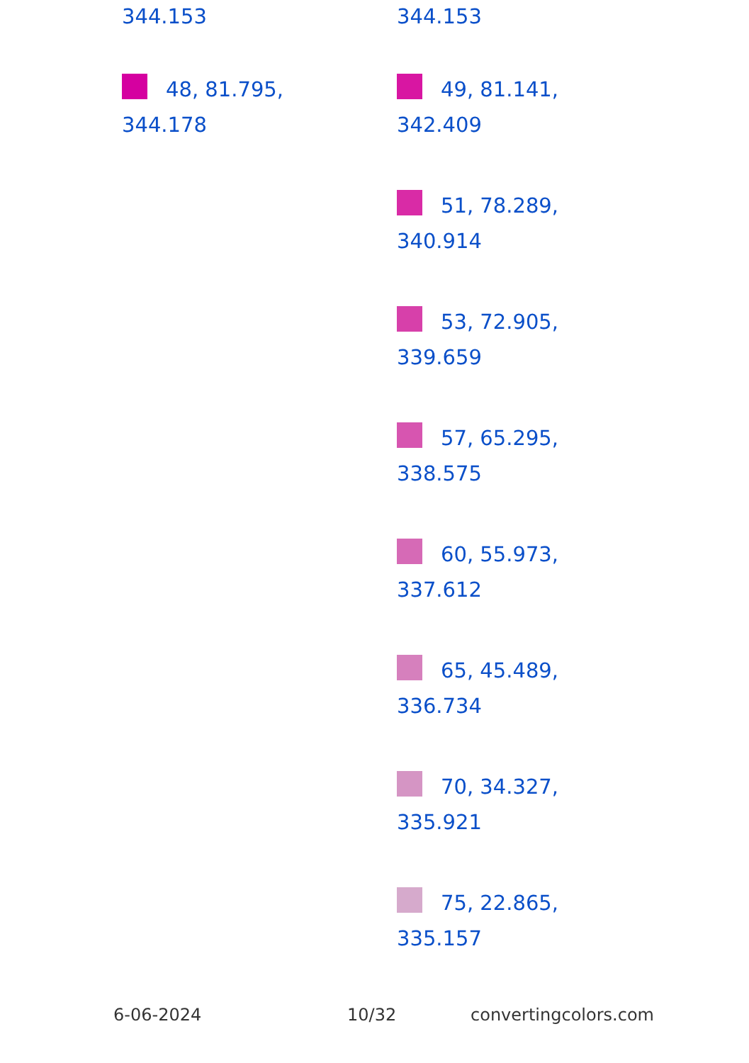344.153
48, 81.795, 344.178
344.153
49, 81.141, 342.409
51, 78.289, 340.914
53, 72.905, 339.659
57, 65.295, 338.575
60, 55.973, 337.612
65, 45.489, 336.734
70, 34.327, 335.921
75, 22.865, 335.157
6-06-2024 10/32 convertingcolors.com